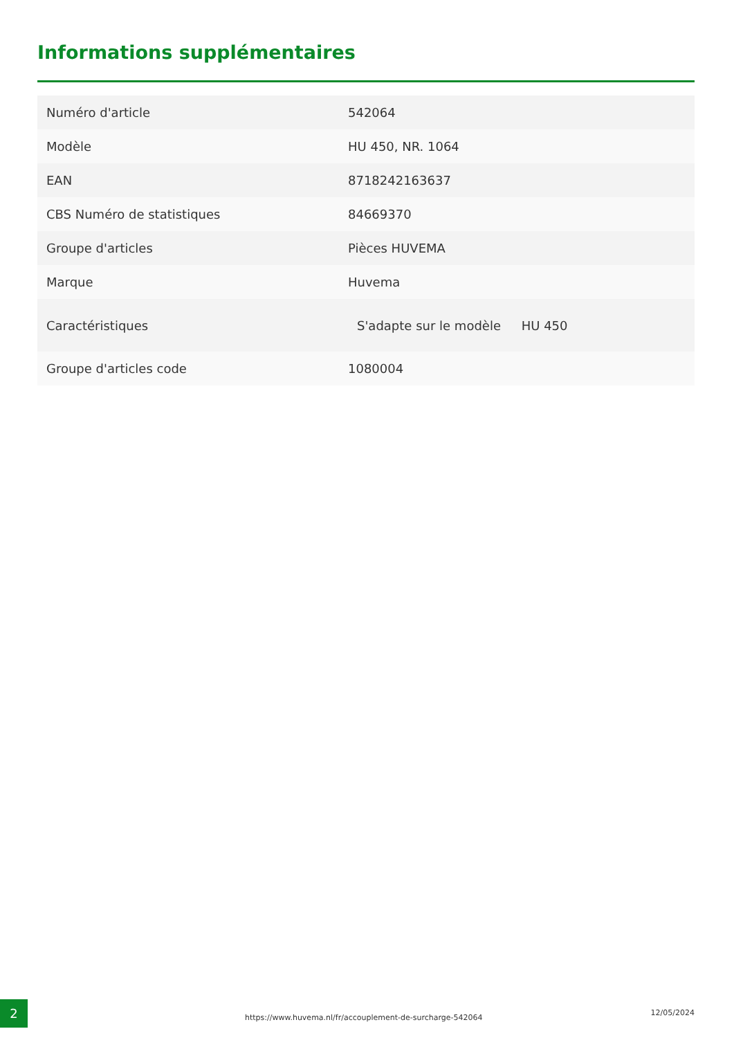Informations supplémentaires
| Numéro d'article | 542064 |
| Modèle | HU 450, NR. 1064 |
| EAN | 8718242163637 |
| CBS Numéro de statistiques | 84669370 |
| Groupe d'articles | Pièces HUVEMA |
| Marque | Huvema |
| Caractéristiques | S'adapte sur le modèle HU 450 |
| Groupe d'articles code | 1080004 |
2
https://www.huvema.nl/fr/accouplement-de-surcharge-542064
12/05/2024